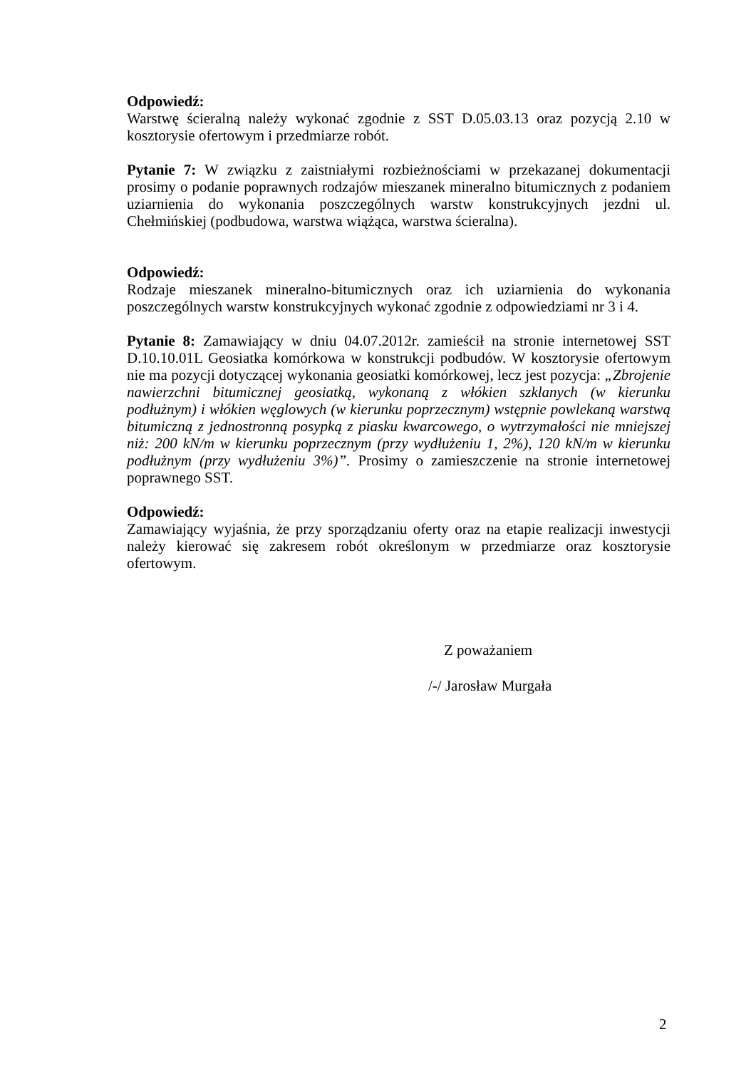Odpowiedź:
Warstwę ścieralną należy wykonać zgodnie z SST D.05.03.13 oraz pozycją 2.10 w kosztorysie ofertowym i przedmiarze robót.
Pytanie 7: W związku z zaistniałymi rozbieżnościami w przekazanej dokumentacji prosimy o podanie poprawnych rodzajów mieszanek mineralno bitumicznych z podaniem uziarnienia do wykonania poszczególnych warstw konstrukcyjnych jezdni ul. Chełmińskiej (podbudowa, warstwa wiążąca, warstwa ścieralna).
Odpowiedź:
Rodzaje mieszanek mineralno-bitumicznych oraz ich uziarnienia do wykonania poszczególnych warstw konstrukcyjnych wykonać zgodnie z odpowiedziami nr 3 i 4.
Pytanie 8: Zamawiający w dniu 04.07.2012r. zamieścił na stronie internetowej SST D.10.10.01L Geosiatka komórkowa w konstrukcji podbudów. W kosztorysie ofertowym nie ma pozycji dotyczącej wykonania geosiatki komórkowej, lecz jest pozycja: „Zbrojenie nawierzchni bitumicznej geosiatką, wykonaną z włókien szklanych (w kierunku podłużnym) i włókien węglowych (w kierunku poprzecznym) wstępnie powlekaną warstwą bitumiczną z jednostronną posypką z piasku kwarcowego, o wytrzymałości nie mniejszej niż: 200 kN/m w kierunku poprzecznym (przy wydłużeniu 1, 2%), 120 kN/m w kierunku podłużnym (przy wydłużeniu 3%)”. Prosimy o zamieszczenie na stronie internetowej poprawnego SST.
Odpowiedź:
Zamawiający wyjaśnia, że przy sporządzaniu oferty oraz na etapie realizacji inwestycji należy kierować się zakresem robót określonym w przedmiarze oraz kosztorysie ofertowym.
Z poważaniem
/-/ Jarosław Murgała
2